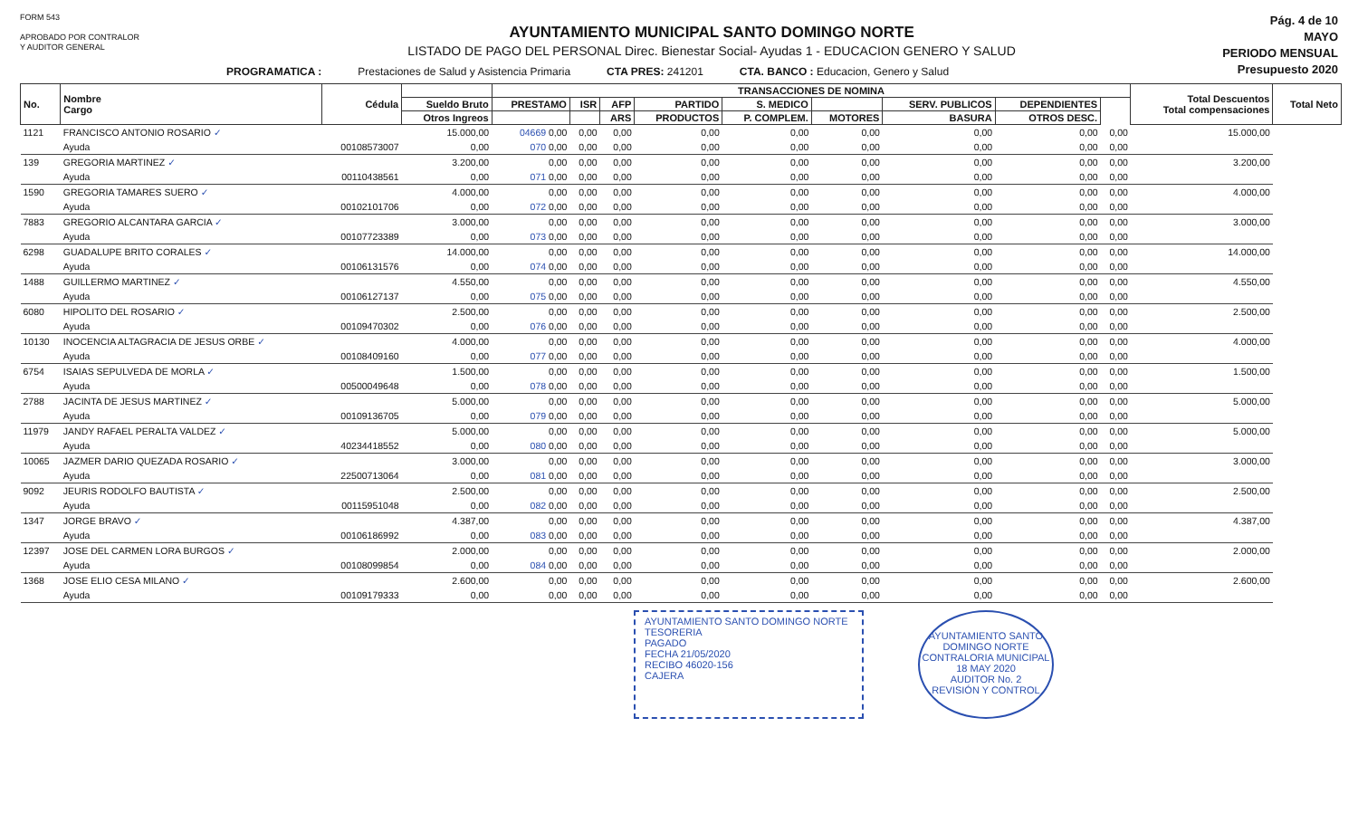FORM 543
APROBADO POR CONTRALOR
Y AUDITOR GENERAL
AYUNTAMIENTO MUNICIPAL SANTO DOMINGO NORTE
LISTADO DE PAGO DEL PERSONAL Direc. Bienestar Social- Ayudas 1 - EDUCACION GENERO Y SALUD
Pág. 4 de 10
MAYO
PERIODO MENSUAL
Presupuesto 2020
PROGRAMATICA : Prestaciones de Salud y Asistencia Primaria CTA PRES: 241201 CTA. BANCO : Educacion, Genero y Salud
| No. | Nombre Cargo | Cédula | | TRANSACCIONES DE NOMINA | | | | | | | | | Total Descuentos Total compensaciones | Total Neto |
| --- | --- | --- | --- | --- | --- | --- | --- | --- | --- | --- | --- | --- | --- | --- |
| | | | Sueldo Bruto | PRESTAMO | ISR | AFP | PARTIDO | S. MEDICO | | SERV. PUBLICOS | DEPENDIENTES | | | |
| | | | Otros Ingreos | | | ARS | PRODUCTOS | P. COMPLEM. | MOTORES | BASURA | OTROS DESC. | | | |
| 1121 | FRANCISCO ANTONIO ROSARIO ✓ | | 15.000,00 | 04669 0,00 | 0,00 | 0,00 | 0,00 | 0,00 | 0,00 | 0,00 | 0,00 | 0,00 | 15.000,00 | |
| | Ayuda | 00108573007 | 0,00 | 070 0,00 | 0,00 | 0,00 | 0,00 | 0,00 | 0,00 | 0,00 | 0,00 | 0,00 | | |
| 139 | GREGORIA MARTINEZ ✓ | | 3.200,00 | 0,00 | 0,00 | 0,00 | 0,00 | 0,00 | 0,00 | 0,00 | 0,00 | 0,00 | 3.200,00 | |
| | Ayuda | 00110438561 | 0,00 | 071 0,00 | 0,00 | 0,00 | 0,00 | 0,00 | 0,00 | 0,00 | 0,00 | 0,00 | | |
| 1590 | GREGORIA TAMARES SUERO ✓ | | 4.000,00 | 0,00 | 0,00 | 0,00 | 0,00 | 0,00 | 0,00 | 0,00 | 0,00 | 0,00 | 4.000,00 | |
| | Ayuda | 00102101706 | 0,00 | 072 0,00 | 0,00 | 0,00 | 0,00 | 0,00 | 0,00 | 0,00 | 0,00 | 0,00 | | |
| 7883 | GREGORIO ALCANTARA GARCIA ✓ | | 3.000,00 | 0,00 | 0,00 | 0,00 | 0,00 | 0,00 | 0,00 | 0,00 | 0,00 | 0,00 | 3.000,00 | |
| | Ayuda | 00107723389 | 0,00 | 073 0,00 | 0,00 | 0,00 | 0,00 | 0,00 | 0,00 | 0,00 | 0,00 | 0,00 | | |
| 6298 | GUADALUPE BRITO CORALES ✓ | | 14.000,00 | 0,00 | 0,00 | 0,00 | 0,00 | 0,00 | 0,00 | 0,00 | 0,00 | 0,00 | 14.000,00 | |
| | Ayuda | 00106131576 | 0,00 | 074 0,00 | 0,00 | 0,00 | 0,00 | 0,00 | 0,00 | 0,00 | 0,00 | 0,00 | | |
| 1488 | GUILLERMO MARTINEZ ✓ | | 4.550,00 | 0,00 | 0,00 | 0,00 | 0,00 | 0,00 | 0,00 | 0,00 | 0,00 | 0,00 | 4.550,00 | |
| | Ayuda | 00106127137 | 0,00 | 075 0,00 | 0,00 | 0,00 | 0,00 | 0,00 | 0,00 | 0,00 | 0,00 | 0,00 | | |
| 6080 | HIPOLITO DEL ROSARIO ✓ | | 2.500,00 | 0,00 | 0,00 | 0,00 | 0,00 | 0,00 | 0,00 | 0,00 | 0,00 | 0,00 | 2.500,00 | |
| | Ayuda | 00109470302 | 0,00 | 076 0,00 | 0,00 | 0,00 | 0,00 | 0,00 | 0,00 | 0,00 | 0,00 | 0,00 | | |
| 10130 | INOCENCIA ALTAGRACIA DE JESUS ORBE ✓ | | 4.000,00 | 0,00 | 0,00 | 0,00 | 0,00 | 0,00 | 0,00 | 0,00 | 0,00 | 0,00 | 4.000,00 | |
| | Ayuda | 00108409160 | 0,00 | 077 0,00 | 0,00 | 0,00 | 0,00 | 0,00 | 0,00 | 0,00 | 0,00 | 0,00 | | |
| 6754 | ISAIAS SEPULVEDA DE MORLA ✓ | | 1.500,00 | 0,00 | 0,00 | 0,00 | 0,00 | 0,00 | 0,00 | 0,00 | 0,00 | 0,00 | 1.500,00 | |
| | Ayuda | 00500049648 | 0,00 | 078 0,00 | 0,00 | 0,00 | 0,00 | 0,00 | 0,00 | 0,00 | 0,00 | 0,00 | | |
| 2788 | JACINTA DE JESUS MARTINEZ ✓ | | 5.000,00 | 0,00 | 0,00 | 0,00 | 0,00 | 0,00 | 0,00 | 0,00 | 0,00 | 0,00 | 5.000,00 | |
| | Ayuda | 00109136705 | 0,00 | 079 0,00 | 0,00 | 0,00 | 0,00 | 0,00 | 0,00 | 0,00 | 0,00 | 0,00 | | |
| 11979 | JANDY RAFAEL PERALTA VALDEZ ✓ | | 5.000,00 | 0,00 | 0,00 | 0,00 | 0,00 | 0,00 | 0,00 | 0,00 | 0,00 | 0,00 | 5.000,00 | |
| | Ayuda | 40234418552 | 0,00 | 080 0,00 | 0,00 | 0,00 | 0,00 | 0,00 | 0,00 | 0,00 | 0,00 | 0,00 | | |
| 10065 | JAZMER DARIO QUEZADA ROSARIO ✓ | | 3.000,00 | 0,00 | 0,00 | 0,00 | 0,00 | 0,00 | 0,00 | 0,00 | 0,00 | 0,00 | 3.000,00 | |
| | Ayuda | 22500713064 | 0,00 | 081 0,00 | 0,00 | 0,00 | 0,00 | 0,00 | 0,00 | 0,00 | 0,00 | 0,00 | | |
| 9092 | JEURIS RODOLFO BAUTISTA ✓ | | 2.500,00 | 0,00 | 0,00 | 0,00 | 0,00 | 0,00 | 0,00 | 0,00 | 0,00 | 0,00 | 2.500,00 | |
| | Ayuda | 00115951048 | 0,00 | 082 0,00 | 0,00 | 0,00 | 0,00 | 0,00 | 0,00 | 0,00 | 0,00 | 0,00 | | |
| 1347 | JORGE BRAVO ✓ | | 4.387,00 | 0,00 | 0,00 | 0,00 | 0,00 | 0,00 | 0,00 | 0,00 | 0,00 | 0,00 | 4.387,00 | |
| | Ayuda | 00106186992 | 0,00 | 083 0,00 | 0,00 | 0,00 | 0,00 | 0,00 | 0,00 | 0,00 | 0,00 | 0,00 | | |
| 12397 | JOSE DEL CARMEN LORA BURGOS ✓ | | 2.000,00 | 0,00 | 0,00 | 0,00 | 0,00 | 0,00 | 0,00 | 0,00 | 0,00 | 0,00 | 2.000,00 | |
| | Ayuda | 00108099854 | 0,00 | 084 0,00 | 0,00 | 0,00 | 0,00 | 0,00 | 0,00 | 0,00 | 0,00 | 0,00 | | |
| 1368 | JOSE ELIO CESA MILANO ✓ | | 2.600,00 | 0,00 | 0,00 | 0,00 | 0,00 | 0,00 | 0,00 | 0,00 | 0,00 | 0,00 | 2.600,00 | |
| | Ayuda | 00109179333 | 0,00 | 0,00 | 0,00 | 0,00 | 0,00 | 0,00 | 0,00 | 0,00 | 0,00 | 0,00 | | |
AYUNTAMIENTO SANTO DOMINGO NORTE
TESORERIA
PAGADO
FECHA 21/05/2020
RECIBO 46020-156
CAJERA
AYUNTAMIENTO SANTO DOMINGO NORTE
CONTRALORIA MUNICIPAL
18 MAY 2020
AUDITOR No. 2
REVISIÓN Y CONTROL